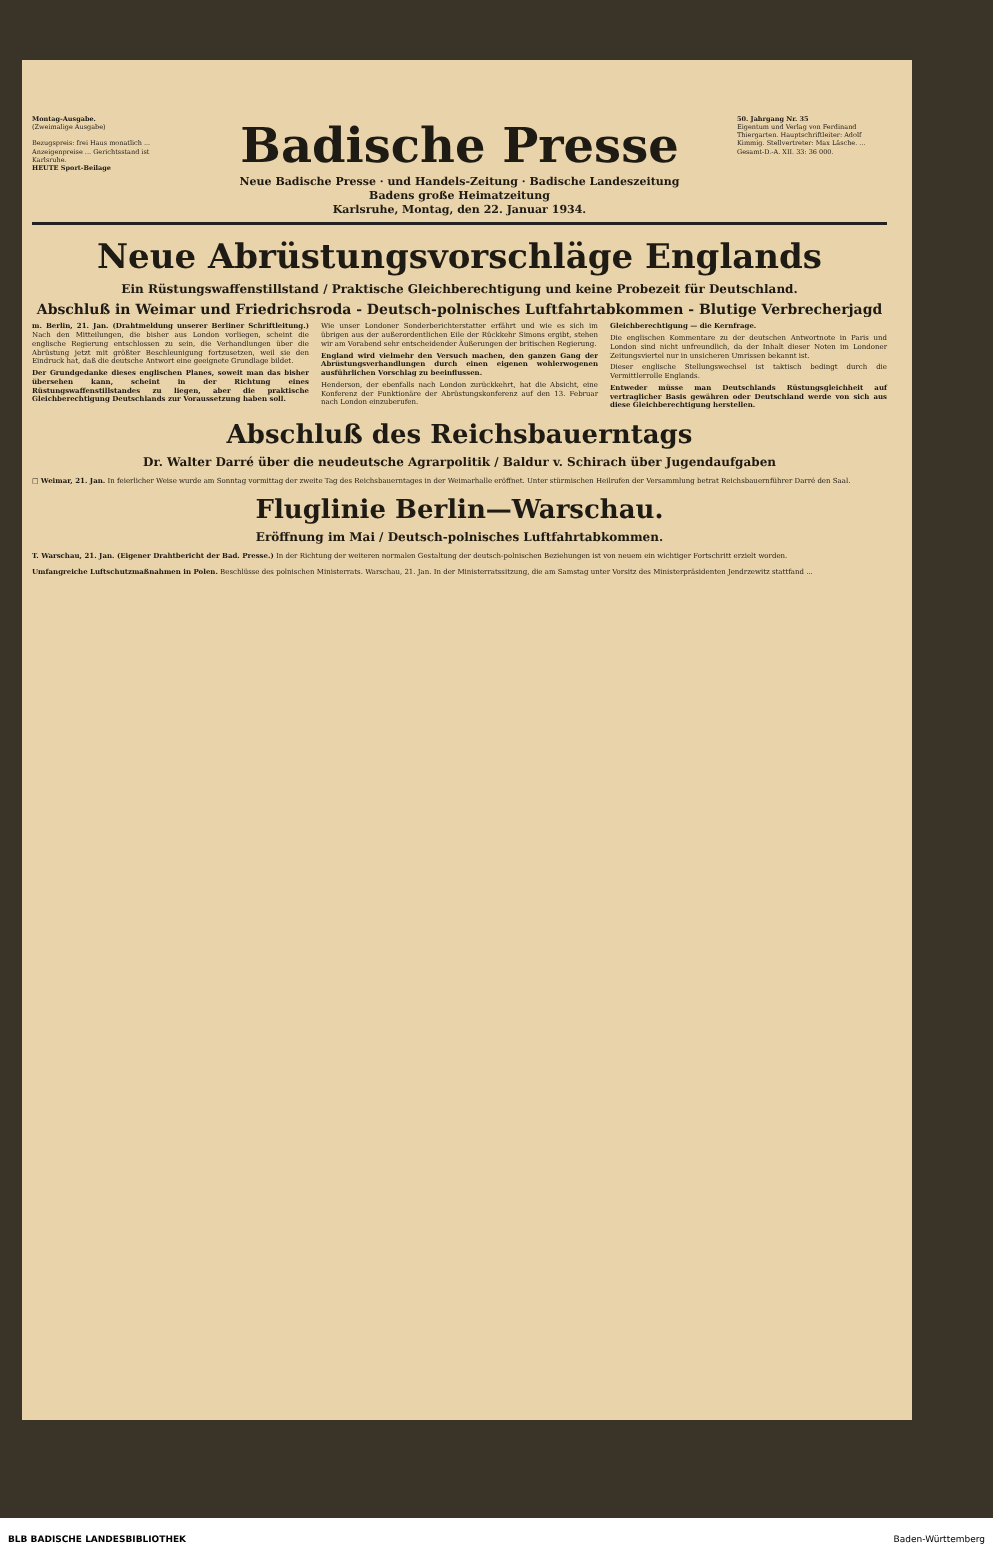Montag-Ausgabe.
(Zweimalige Ausgabe)
Bezugspreis: frei Haus monatlich ... Anzeigenpreise ... Gerichtsstand ist Karlsruhe.
HEUTE Sport-Beilage
Badische Presse
Neue Badische Presse · und Handels-Zeitung · Badische Landeszeitung
Badens große Heimatzeitung
Karlsruhe, Montag, den 22. Januar 1934.
50. Jahrgang Nr. 35
Eigentum und Verlag von Ferdinand Thiergarten. Hauptschriftleiter: Adolf Kimmig. Stellvertreter: Max Läsche. ... Gesamt-D.-A. XII. 33: 36 000.
Neue Abrüstungsvorschläge Englands
Ein Rüstungswaffenstillstand / Praktische Gleichberechtigung und keine Probezeit für Deutschland.
Abschluß in Weimar und Friedrichsroda - Deutsch-polnisches Luftfahrtabkommen - Blutige Verbrecherjagd
m. Berlin, 21. Jan. (Drahtmeldung unserer Berliner Schriftleitung.) Nach den Mitteilungen, die bisher aus London vorliegen, scheint die englische Regierung entschlossen zu sein, die Verhandlungen über die Abrüstung jetzt mit größter Beschleunigung fortzusetzen, weil sie den Eindruck hat, daß die deutsche Antwort eine geeignete Grundlage bildet.
Der Grundgedanke dieses englischen Planes, soweit man das bisher übersehen kann, scheint in der Richtung eines Rüstungswaffenstillstandes zu liegen, aber die praktische Gleichberechtigung Deutschlands zur Voraussetzung haben soll.
Wie unser Londoner Sonderberichterstatter erfährt und wie es sich im übrigen aus der außerordentlichen Eile der Rückkehr Simons ergibt, stehen wir am Vorabend sehr entscheidender Äußerungen der britischen Regierung.
England wird vielmehr den Versuch machen, den ganzen Gang der Abrüstungsverhandlungen durch einen eigenen wohlerwogenen ausführlichen Vorschlag zu beeinflussen.
Henderson, der ebenfalls nach London zurückkehrt, hat die Absicht, eine Konferenz der Funktionäre der Abrüstungskonferenz auf den 13. Februar nach London einzuberufen.
Gleichberechtigung — die Kernfrage.
Die englischen Kommentare zu der deutschen Antwortnote in Paris und London sind nicht unfreundlich, da der Inhalt dieser Noten im Londoner Zeitungsviertel nur in unsicheren Umrissen bekannt ist.
Dieser englische Stellungswechsel ist taktisch bedingt durch die Vermittlerrolle Englands.
Entweder müsse man Deutschlands Rüstungsgleichheit auf vertraglicher Basis gewähren oder Deutschland werde von sich aus diese Gleichberechtigung herstellen.
Abschluß des Reichsbauerntags
Dr. Walter Darré über die neudeutsche Agrarpolitik / Baldur v. Schirach über Jugendaufgaben
□ Weimar, 21. Jan. In feierlicher Weise wurde am Sonntag vormittag der zweite Tag des Reichsbauerntages in der Weimarhalle eröffnet. Unter stürmischen Heilrufen der Versammlung betrat Reichsbauernführer Darré den Saal.
Fluglinie Berlin—Warschau.
Eröffnung im Mai / Deutsch-polnisches Luftfahrtabkommen.
T. Warschau, 21. Jan. (Eigener Drahtbericht der Bad. Presse.) In der Richtung der weiteren normalen Gestaltung der deutsch-polnischen Beziehungen ist von neuem ein wichtiger Fortschritt erzielt worden.
Umfangreiche Luftschutzmaßnahmen in Polen. Beschlüsse des polnischen Ministerrats. Warschau, 21. Jan. In der Ministerratssitzung, die am Samstag unter Vorsitz des Ministerpräsidenten Jendrzewitz stattfand ...
BLB BADISCHE LANDESBIBLIOTHEK Baden-Württemberg